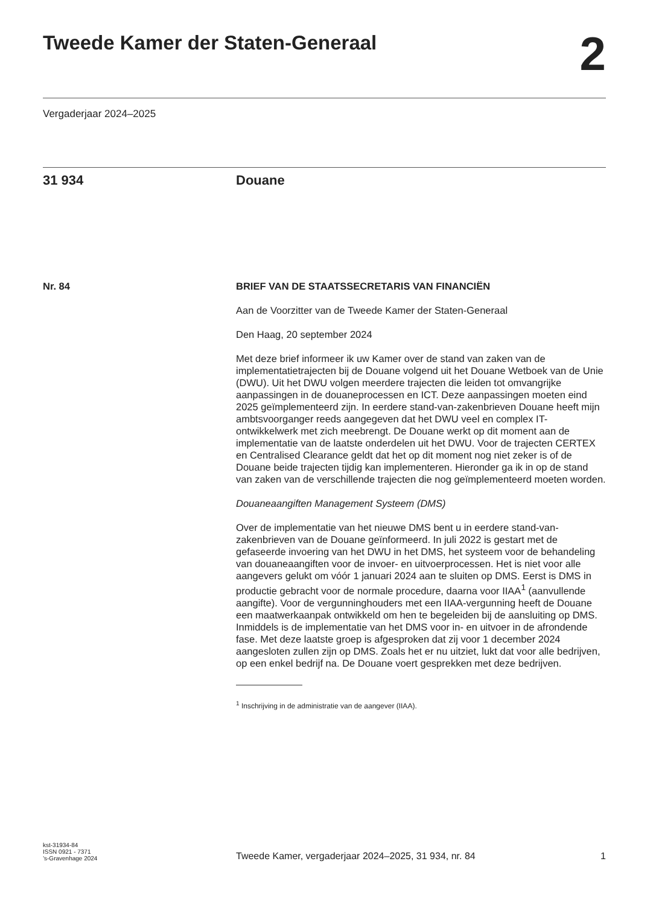Tweede Kamer der Staten-Generaal
2
Vergaderjaar 2024–2025
31 934 Douane
Nr. 84 BRIEF VAN DE STAATSSECRETARIS VAN FINANCIËN
Aan de Voorzitter van de Tweede Kamer der Staten-Generaal
Den Haag, 20 september 2024
Met deze brief informeer ik uw Kamer over de stand van zaken van de implementatietrajecten bij de Douane volgend uit het Douane Wetboek van de Unie (DWU). Uit het DWU volgen meerdere trajecten die leiden tot omvangrijke aanpassingen in de douaneprocessen en ICT. Deze aanpassingen moeten eind 2025 geïmplementeerd zijn. In eerdere stand-van-zakenbrieven Douane heeft mijn ambtsvoorganger reeds aangegeven dat het DWU veel en complex IT-ontwikkelwerk met zich meebrengt. De Douane werkt op dit moment aan de implementatie van de laatste onderdelen uit het DWU. Voor de trajecten CERTEX en Centralised Clearance geldt dat het op dit moment nog niet zeker is of de Douane beide trajecten tijdig kan implementeren. Hieronder ga ik in op de stand van zaken van de verschillende trajecten die nog geïmplementeerd moeten worden.
Douaneaangiften Management Systeem (DMS)
Over de implementatie van het nieuwe DMS bent u in eerdere stand-van-zakenbrieven van de Douane geïnformeerd. In juli 2022 is gestart met de gefaseerde invoering van het DWU in het DMS, het systeem voor de behandeling van douaneaangiften voor de invoer- en uitvoerprocessen. Het is niet voor alle aangevers gelukt om vóór 1 januari 2024 aan te sluiten op DMS. Eerst is DMS in productie gebracht voor de normale procedure, daarna voor IIAA<sup>1</sup> (aanvullende aangifte). Voor de vergunninghouders met een IIAA-vergunning heeft de Douane een maatwerkaanpak ontwikkeld om hen te begeleiden bij de aansluiting op DMS. Inmiddels is de implementatie van het DMS voor in- en uitvoer in de afrondende fase. Met deze laatste groep is afgesproken dat zij voor 1 december 2024 aangesloten zullen zijn op DMS. Zoals het er nu uitziet, lukt dat voor alle bedrijven, op een enkel bedrijf na. De Douane voert gesprekken met deze bedrijven.
<sup>1</sup> Inschrijving in de administratie van de aangever (IIAA).
kst-31934-84
ISSN 0921 - 7371
’s-Gravenhage 2024
Tweede Kamer, vergaderjaar 2024–2025, 31 934, nr. 84 1